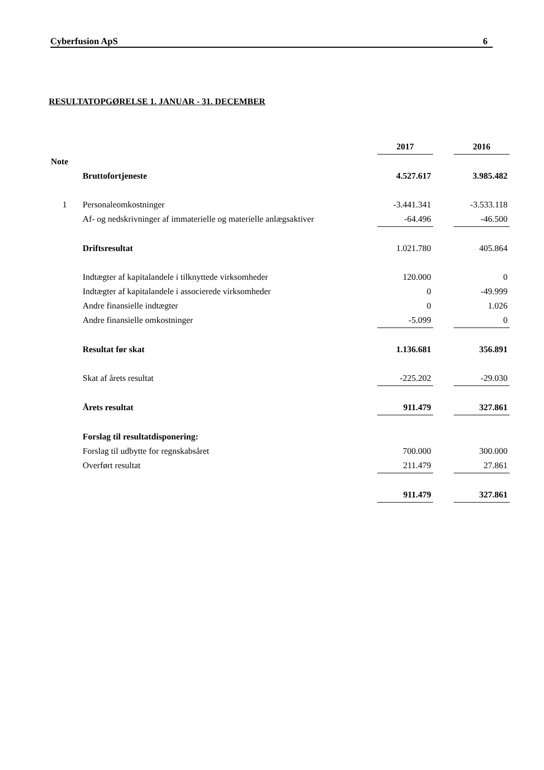Cyberfusion ApS 6
RESULTATOPGØRELSE 1. JANUAR - 31. DECEMBER
| | | 2017 | | 2016 |
| Note | | | | |
| | Bruttofortjeneste | 4.527.617 | | 3.985.482 |
| 1 | Personaleomkostninger | -3.441.341 | | -3.533.118 |
| | Af- og nedskrivninger af immaterielle og materielle anlægsaktiver | -64.496 | | -46.500 |
| | Driftsresultat | 1.021.780 | | 405.864 |
| | Indtægter af kapitalandele i tilknyttede virksomheder | 120.000 | | 0 |
| | Indtægter af kapitalandele i associerede virksomheder | 0 | | -49.999 |
| | Andre finansielle indtægter | 0 | | 1.026 |
| | Andre finansielle omkostninger | -5.099 | | 0 |
| | Resultat før skat | 1.136.681 | | 356.891 |
| | Skat af årets resultat | -225.202 | | -29.030 |
| | Årets resultat | 911.479 | | 327.861 |
| | Forslag til resultatdisponering: | | | |
| | Forslag til udbytte for regnskabsåret | 700.000 | | 300.000 |
| | Overført resultat | 211.479 | | 27.861 |
| | | 911.479 | | 327.861 |